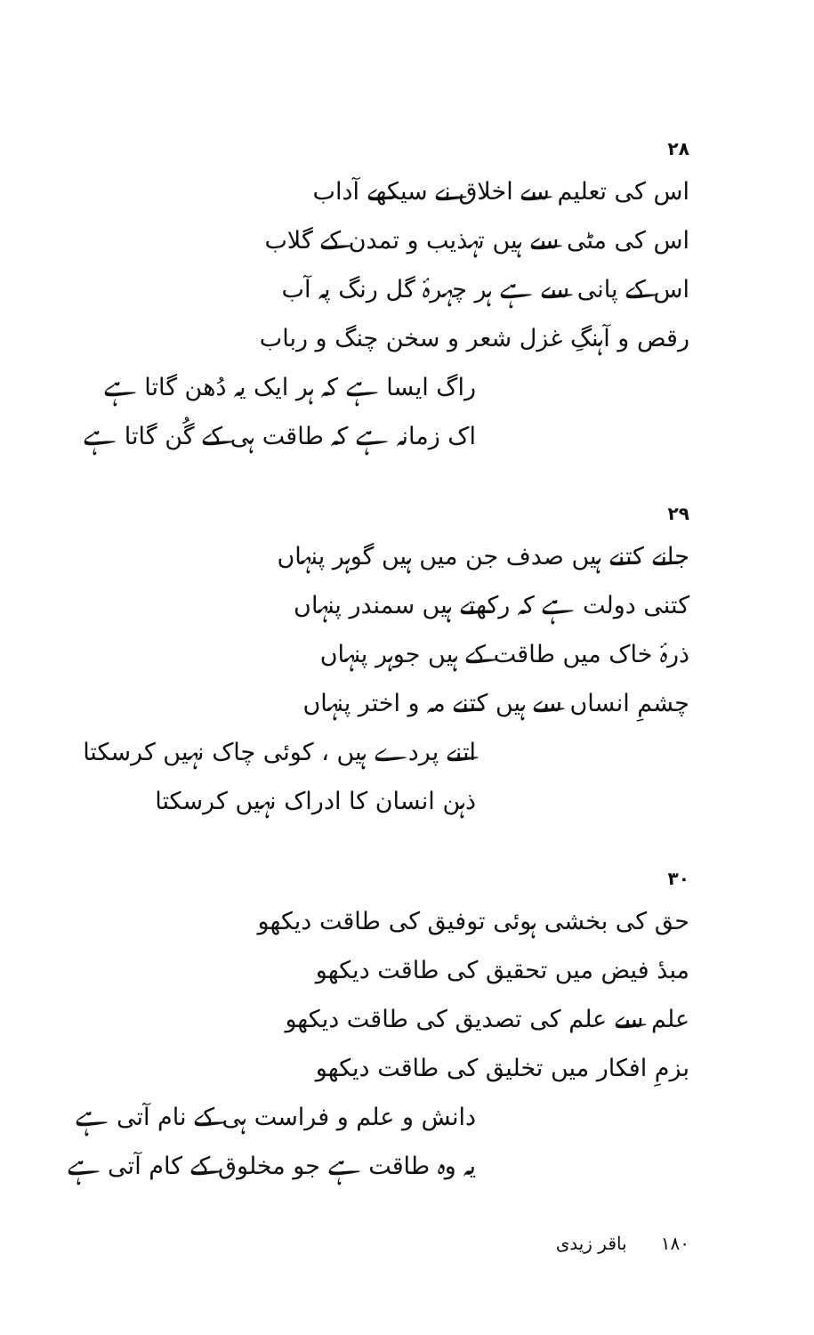۲۸
اس کی تعلیم سے اخلاق نے سیکھے آداب
اس کی مٹی سے ہیں تہذیب و تمدن کے گلاب
اس کے پانی سے ہے ہر چہرۂ گل رنگ پہ آب
رقص و آہنگِ غزل شعر و سخن چنگ و رباب
راگ ایسا ہے کہ ہر ایک یہ دُھن گاتا ہے
اک زمانہ ہے کہ طاقت ہی کے گُن گاتا ہے
۲۹
جانے کتنے ہیں صدف جن میں ہیں گوہر پنہاں
کتنی دولت ہے کہ رکھتے ہیں سمندر پنہاں
ذرۂ خاک میں طاقت کے ہیں جوہر پنہاں
چشمِ انساں سے ہیں کتنے مہ و اختر پنہاں
اتنے پردے ہیں ، کوئی چاک نہیں کرسکتا
ذہن انسان کا ادراک نہیں کرسکتا
۳۰
حق کی بخشی ہوئی توفیق کی طاقت دیکھو
مبدٔ فیض میں تحقیق کی طاقت دیکھو
علم سے علم کی تصدیق کی طاقت دیکھو
بزمِ افکار میں تخلیق کی طاقت دیکھو
دانش و علم و فراست ہی کے نام آتی ہے
یہ وہ طاقت ہے جو مخلوق کے کام آتی ہے
۱۸۰ باقر زیدی